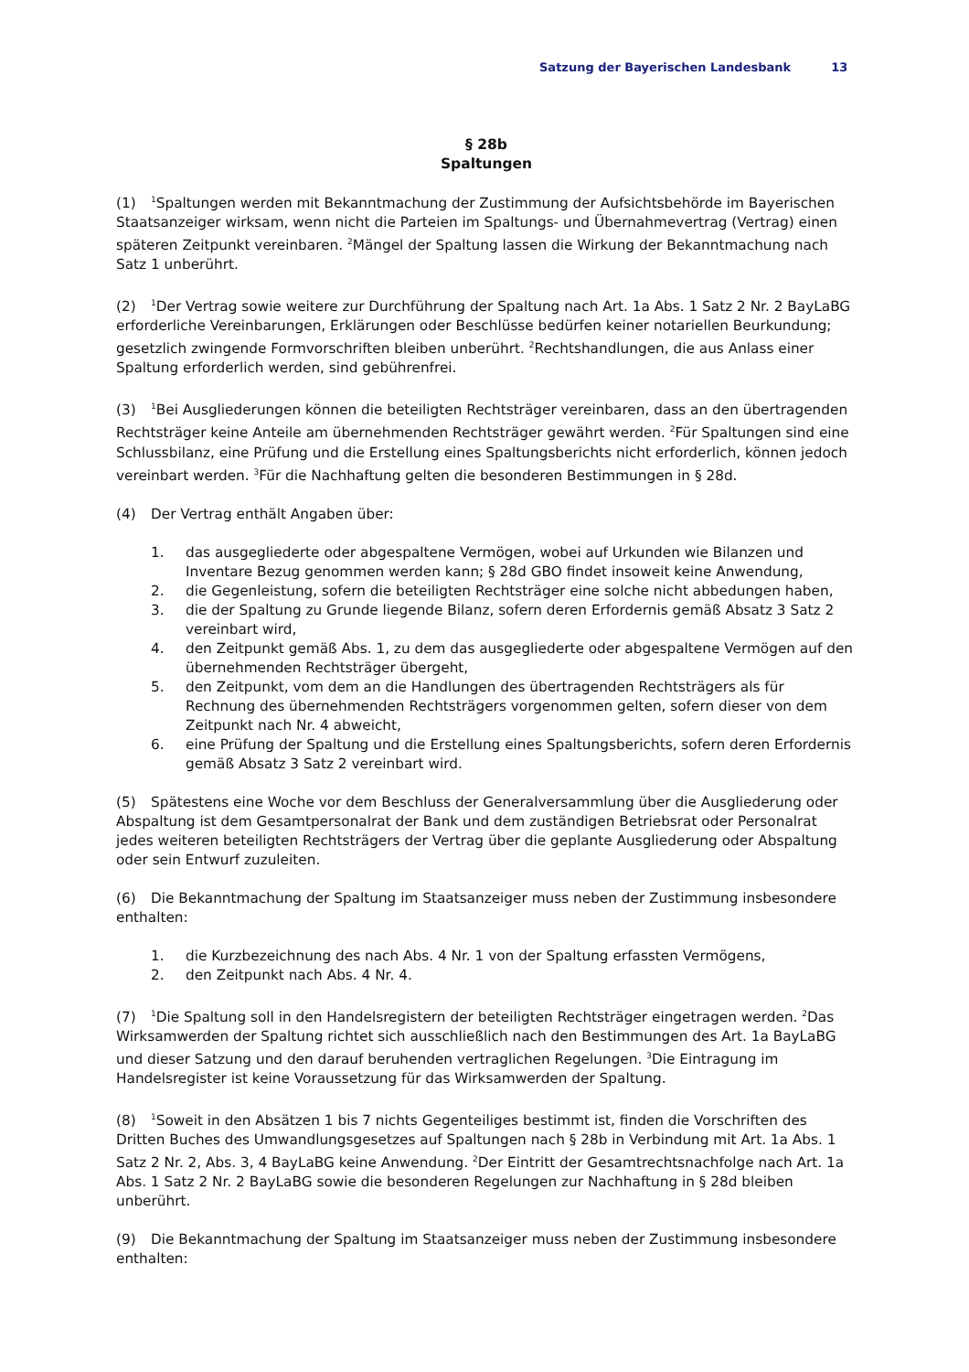Satzung der Bayerischen Landesbank 13
§ 28b
Spaltungen
(1)<sup>1</sup>Spaltungen werden mit Bekanntmachung der Zustimmung der Aufsichtsbehörde im Bayerischen Staatsanzeiger wirksam, wenn nicht die Parteien im Spaltungs- und Übernahmevertrag (Vertrag) einen späteren Zeitpunkt vereinbaren. <sup>2</sup>Mängel der Spaltung lassen die Wirkung der Bekanntmachung nach Satz 1 unberührt.
(2)<sup>1</sup>Der Vertrag sowie weitere zur Durchführung der Spaltung nach Art. 1a Abs. 1 Satz 2 Nr. 2 BayLaBG erforderliche Vereinbarungen, Erklärungen oder Beschlüsse bedürfen keiner notariellen Beurkundung; gesetzlich zwingende Formvorschriften bleiben unberührt. <sup>2</sup>Rechtshandlungen, die aus Anlass einer Spaltung erforderlich werden, sind gebührenfrei.
(3)<sup>1</sup>Bei Ausgliederungen können die beteiligten Rechtsträger vereinbaren, dass an den übertragenden Rechtsträger keine Anteile am übernehmenden Rechtsträger gewährt werden. <sup>2</sup>Für Spaltungen sind eine Schlussbilanz, eine Prüfung und die Erstellung eines Spaltungsberichts nicht erforderlich, können jedoch vereinbart werden. <sup>3</sup>Für die Nachhaftung gelten die besonderen Bestimmungen in § 28d.
(4) Der Vertrag enthält Angaben über:
1. das ausgegliederte oder abgespaltene Vermögen, wobei auf Urkunden wie Bilanzen und Inventare Bezug genommen werden kann; § 28d GBO findet insoweit keine Anwendung,
2. die Gegenleistung, sofern die beteiligten Rechtsträger eine solche nicht abbedungen haben,
3. die der Spaltung zu Grunde liegende Bilanz, sofern deren Erfordernis gemäß Absatz 3 Satz 2 vereinbart wird,
4. den Zeitpunkt gemäß Abs. 1, zu dem das ausgegliederte oder abgespaltene Vermögen auf den übernehmenden Rechtsträger übergeht,
5. den Zeitpunkt, vom dem an die Handlungen des übertragenden Rechtsträgers als für Rechnung des übernehmenden Rechtsträgers vorgenommen gelten, sofern dieser von dem Zeitpunkt nach Nr. 4 abweicht,
6. eine Prüfung der Spaltung und die Erstellung eines Spaltungsberichts, sofern deren Erfordernis gemäß Absatz 3 Satz 2 vereinbart wird.
(5) Spätestens eine Woche vor dem Beschluss der Generalversammlung über die Ausgliederung oder Abspaltung ist dem Gesamtpersonalrat der Bank und dem zuständigen Betriebsrat oder Personalrat jedes weiteren beteiligten Rechtsträgers der Vertrag über die geplante Ausgliederung oder Abspaltung oder sein Entwurf zuzuleiten.
(6) Die Bekanntmachung der Spaltung im Staatsanzeiger muss neben der Zustimmung insbesondere enthalten:
1. die Kurzbezeichnung des nach Abs. 4 Nr. 1 von der Spaltung erfassten Vermögens,
2. den Zeitpunkt nach Abs. 4 Nr. 4.
(7)<sup>1</sup>Die Spaltung soll in den Handelsregistern der beteiligten Rechtsträger eingetragen werden. <sup>2</sup>Das Wirksamwerden der Spaltung richtet sich ausschließlich nach den Bestimmungen des Art. 1a BayLaBG und dieser Satzung und den darauf beruhenden vertraglichen Regelungen. <sup>3</sup>Die Eintragung im Handelsregister ist keine Voraussetzung für das Wirksamwerden der Spaltung.
(8)<sup>1</sup>Soweit in den Absätzen 1 bis 7 nichts Gegenteiliges bestimmt ist, finden die Vorschriften des Dritten Buches des Umwandlungsgesetzes auf Spaltungen nach § 28b in Verbindung mit Art. 1a Abs. 1 Satz 2 Nr. 2, Abs. 3, 4 BayLaBG keine Anwendung. <sup>2</sup>Der Eintritt der Gesamtrechtsnachfolge nach Art. 1a Abs. 1 Satz 2 Nr. 2 BayLaBG sowie die besonderen Regelungen zur Nachhaftung in § 28d bleiben unberührt.
(9) Die Bekanntmachung der Spaltung im Staatsanzeiger muss neben der Zustimmung insbesondere enthalten: